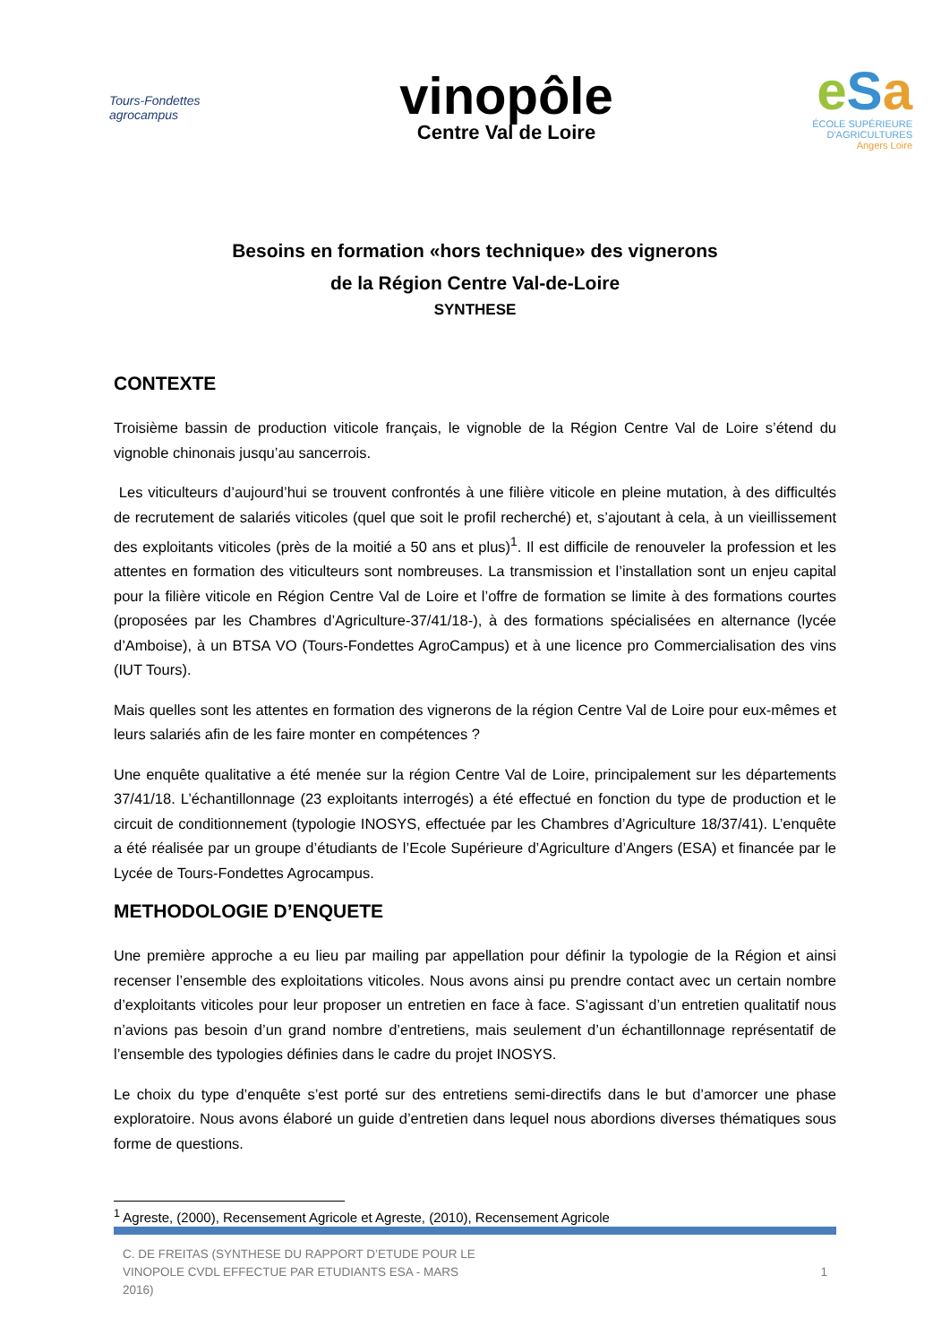Tours-Fondettes agrocampus
vinopôle
Centre Val de Loire
e Sa
ÉCOLE SUPÉRIEURE
D'AGRICULTURES
Angers Loire
Besoins en formation «hors technique» des vignerons
de la Région Centre Val-de-Loire
SYNTHESE
CONTEXTE
Troisième bassin de production viticole français, le vignoble de la Région Centre Val de Loire s’étend du vignoble chinonais jusqu’au sancerrois.
Les viticulteurs d’aujourd’hui se trouvent confrontés à une filière viticole en pleine mutation, à des difficultés de recrutement de salariés viticoles (quel que soit le profil recherché) et, s’ajoutant à cela, à un vieillissement des exploitants viticoles (près de la moitié a 50 ans et plus)<sup>1</sup>. Il est difficile de renouveler la profession et les attentes en formation des viticulteurs sont nombreuses. La transmission et l’installation sont un enjeu capital pour la filière viticole en Région Centre Val de Loire et l’offre de formation se limite à des formations courtes (proposées par les Chambres d’Agriculture-37/41/18-), à des formations spécialisées en alternance (lycée d’Amboise), à un BTSA VO (Tours-Fondettes AgroCampus) et à une licence pro Commercialisation des vins (IUT Tours).
Mais quelles sont les attentes en formation des vignerons de la région Centre Val de Loire pour eux-mêmes et leurs salariés afin de les faire monter en compétences ?
Une enquête qualitative a été menée sur la région Centre Val de Loire, principalement sur les départements 37/41/18. L’échantillonnage (23 exploitants interrogés) a été effectué en fonction du type de production et le circuit de conditionnement (typologie INOSYS, effectuée par les Chambres d’Agriculture 18/37/41). L’enquête a été réalisée par un groupe d’étudiants de l’Ecole Supérieure d’Agriculture d’Angers (ESA) et financée par le Lycée de Tours-Fondettes Agrocampus.
METHODOLOGIE D’ENQUETE
Une première approche a eu lieu par mailing par appellation pour définir la typologie de la Région et ainsi recenser l’ensemble des exploitations viticoles. Nous avons ainsi pu prendre contact avec un certain nombre d’exploitants viticoles pour leur proposer un entretien en face à face. S’agissant d’un entretien qualitatif nous n’avions pas besoin d’un grand nombre d’entretiens, mais seulement d’un échantillonnage représentatif de l’ensemble des typologies définies dans le cadre du projet INOSYS.
Le choix du type d’enquête s’est porté sur des entretiens semi-directifs dans le but d’amorcer une phase exploratoire. Nous avons élaboré un guide d’entretien dans lequel nous abordions diverses thématiques sous forme de questions.
<sup>1</sup> Agreste, (2000), Recensement Agricole et Agreste, (2010), Recensement Agricole
C. DE FREITAS (SYNTHESE DU RAPPORT D’ETUDE POUR LE
VINOPOLE CVDL EFFECTUE PAR ETUDIANTS ESA - MARS
2016)
1